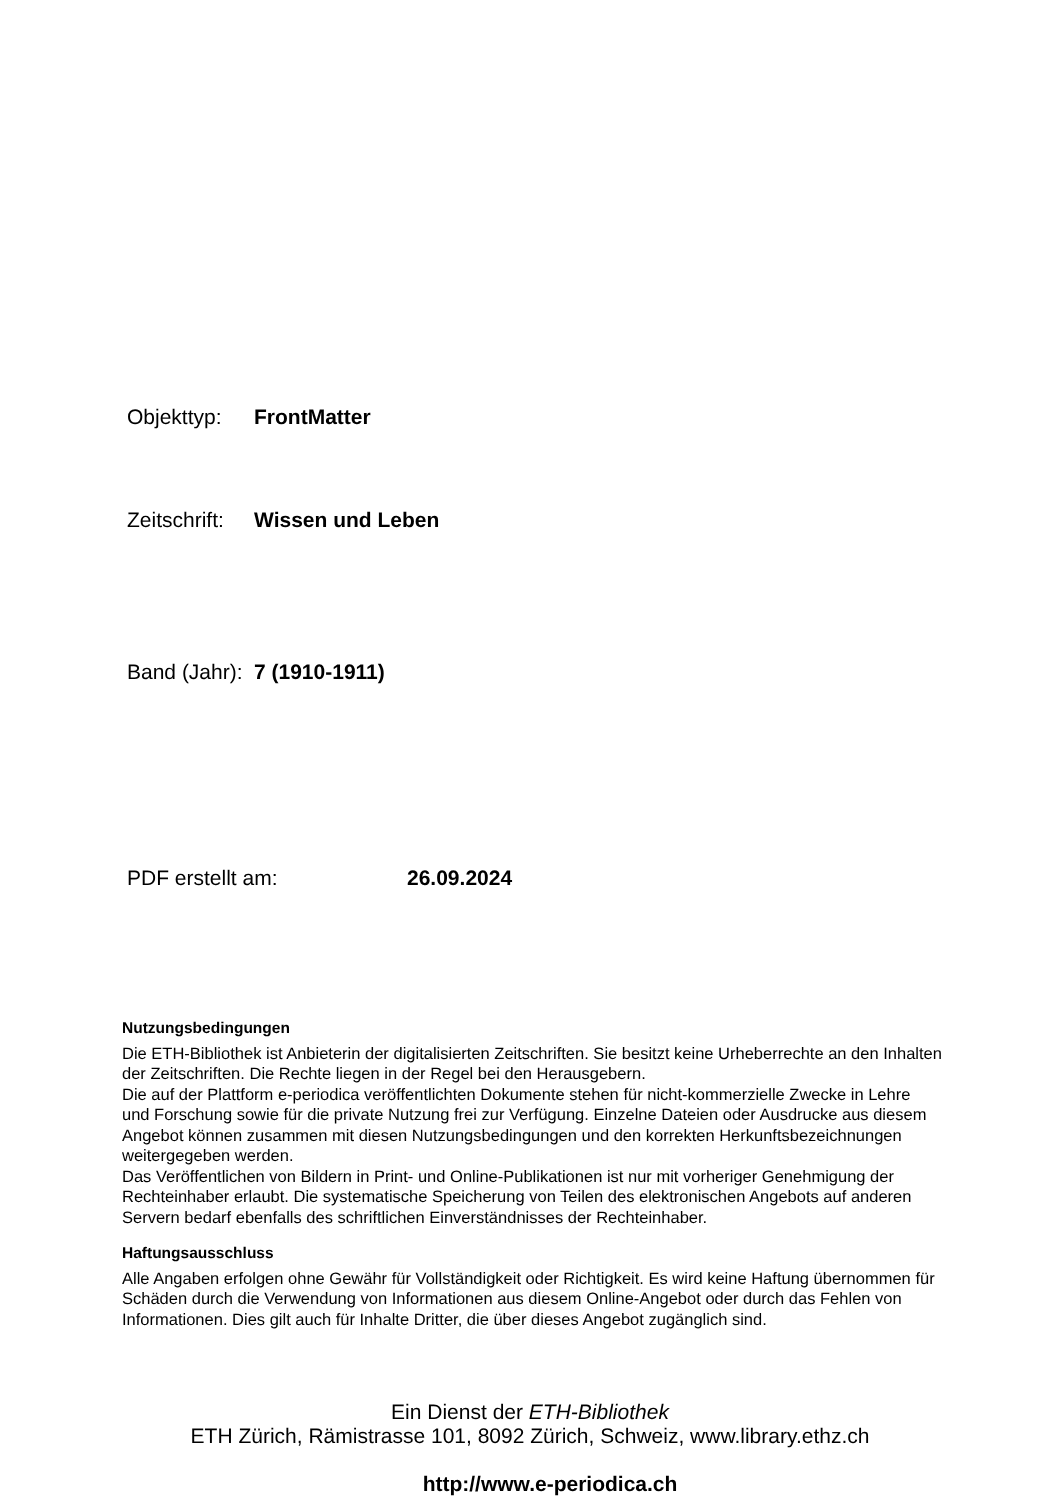Objekttyp: FrontMatter
Zeitschrift: Wissen und Leben
Band (Jahr): 7 (1910-1911)
PDF erstellt am: 26.09.2024
Nutzungsbedingungen
Die ETH-Bibliothek ist Anbieterin der digitalisierten Zeitschriften. Sie besitzt keine Urheberrechte an den Inhalten der Zeitschriften. Die Rechte liegen in der Regel bei den Herausgebern.
Die auf der Plattform e-periodica veröffentlichten Dokumente stehen für nicht-kommerzielle Zwecke in Lehre und Forschung sowie für die private Nutzung frei zur Verfügung. Einzelne Dateien oder Ausdrucke aus diesem Angebot können zusammen mit diesen Nutzungsbedingungen und den korrekten Herkunftsbezeichnungen weitergegeben werden.
Das Veröffentlichen von Bildern in Print- und Online-Publikationen ist nur mit vorheriger Genehmigung der Rechteinhaber erlaubt. Die systematische Speicherung von Teilen des elektronischen Angebots auf anderen Servern bedarf ebenfalls des schriftlichen Einverständnisses der Rechteinhaber.
Haftungsausschluss
Alle Angaben erfolgen ohne Gewähr für Vollständigkeit oder Richtigkeit. Es wird keine Haftung übernommen für Schäden durch die Verwendung von Informationen aus diesem Online-Angebot oder durch das Fehlen von Informationen. Dies gilt auch für Inhalte Dritter, die über dieses Angebot zugänglich sind.
Ein Dienst der ETH-Bibliothek
ETH Zürich, Rämistrasse 101, 8092 Zürich, Schweiz, www.library.ethz.ch
http://www.e-periodica.ch